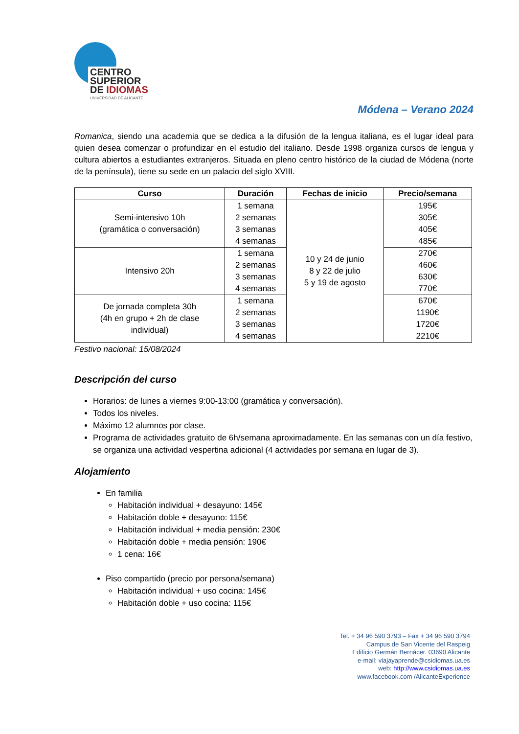CENTRO
SUPERIOR
DE IDIOMAS
UNIVERSIDAD DE ALICANTE
Módena – Verano 2024
Romanica, siendo una academia que se dedica a la difusión de la lengua italiana, es el lugar ideal para quien desea comenzar o profundizar en el estudio del italiano. Desde 1998 organiza cursos de lengua y cultura abiertos a estudiantes extranjeros. Situada en pleno centro histórico de la ciudad de Módena (norte de la península), tiene su sede en un palacio del siglo XVIII.
| Curso | Duración | Fechas de inicio | Precio/semana |
| --- | --- | --- | --- |
| Semi-intensivo 10h (gramática o conversación) | 1 semana 2 semanas 3 semanas 4 semanas | 10 y 24 de junio 8 y 22 de julio 5 y 19 de agosto | 195€ 305€ 405€ 485€ |
| Intensivo 20h | 1 semana 2 semanas 3 semanas 4 semanas | | 270€ 460€ 630€ 770€ |
| De jornada completa 30h (4h en grupo + 2h de clase individual) | 1 semana 2 semanas 3 semanas 4 semanas | | 670€ 1190€ 1720€ 2210€ |
Festivo nacional: 15/08/2024
Descripción del curso
Horarios: de lunes a viernes 9:00-13:00 (gramática y conversación).
Todos los niveles.
Máximo 12 alumnos por clase.
Programa de actividades gratuito de 6h/semana aproximadamente. En las semanas con un día festivo, se organiza una actividad vespertina adicional (4 actividades por semana en lugar de 3).
Alojamiento
En familia
Habitación individual + desayuno: 145€
Habitación doble + desayuno: 115€
Habitación individual + media pensión: 230€
Habitación doble + media pensión: 190€
1 cena: 16€
Piso compartido (precio por persona/semana)
Habitación individual + uso cocina: 145€
Habitación doble + uso cocina: 115€
Tel. + 34 96 590 3793 – Fax + 34 96 590 3794
Campus de San Vicente del Raspeig
Edificio Germán Bernácer. 03690 Alicante
e-mail: viajayaprende@csidiomas.ua.es
web: http://www.csidiomas.ua.es
www.facebook.com /AlicanteExperience